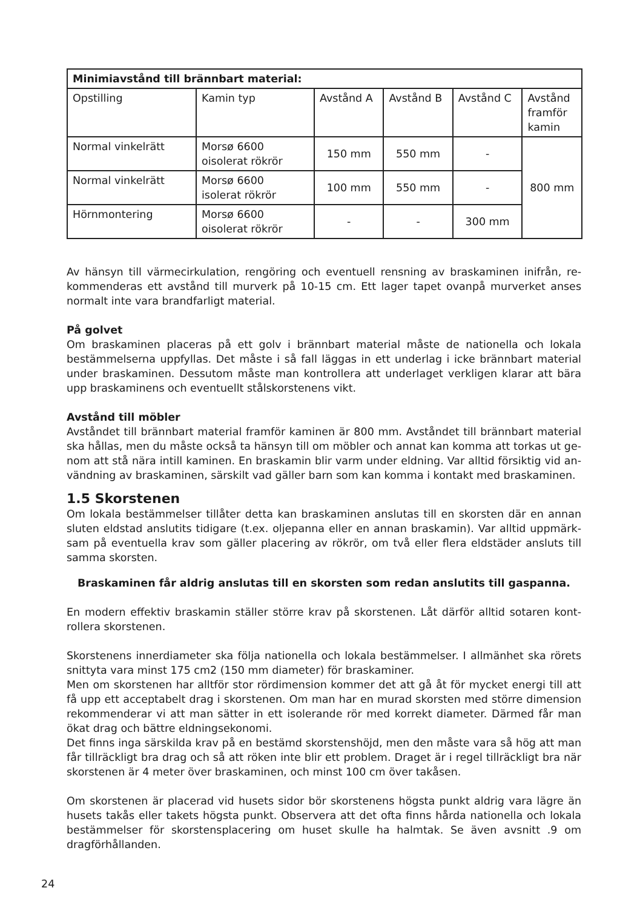| Minimiavstånd till brännbart material: | | | | | |
| --- | --- | --- | --- | --- | --- |
| Opstilling | Kamin typ | Avstånd A | Avstånd B | Avstånd C | Avstånd framför kamin |
| Normal vinkelrätt | Morsø 6600 oisolerat rökrör | 150 mm | 550 mm | - | 800 mm |
| Normal vinkelrätt | Morsø 6600 isolerat rökrör | 100 mm | 550 mm | - | |
| Hörnmontering | Morsø 6600 oisolerat rökrör | - | - | 300 mm | |
Av hänsyn till värmecirkulation, rengöring och eventuell rensning av braskaminen inifrån, re­kommenderas ett avstånd till murverk på 10-15 cm. Ett lager tapet ovanpå murverket anses normalt inte vara brandfarligt material.
På golvet
Om braskaminen placeras på ett golv i brännbart material måste de nationella och lokala bestämmelserna uppfyllas. Det måste i så fall läggas in ett underlag i icke brännbart materi­al under braskaminen. Dessutom måste man kontrollera att underlaget verkligen klarar att bära upp braskaminens och eventuellt stålskorstenens vikt.
Avstånd till möbler
Avståndet till brännbart material framför kaminen är 800 mm. Avståndet till brännbart material ska hållas, men du måste också ta hänsyn till om möbler och annat kan komma att torkas ut ge­nom att stå nära intill kaminen. En braskamin blir varm under eldning. Var alltid försiktig vid an­vändning av braskaminen, särskilt vad gäller barn som kan komma i kontakt med braskaminen.
1.5 Skorstenen
Om lokala bestämmelser tillåter detta kan braskaminen anslutas till en skorsten där en annan sluten eldstad anslutits tidigare (t.ex. oljepanna eller en annan braskamin). Var alltid uppmärk­sam på eventuella krav som gäller placering av rökrör, om två eller flera eldstäder ansluts till samma skorsten.
Braskaminen får aldrig anslutas till en skorsten som redan anslutits till gaspanna.
En modern effektiv braskamin ställer större krav på skorstenen. Låt därför alltid sotaren kont­rollera skorstenen.
Skorstenens innerdiameter ska följa nationella och lokala bestämmelser. I allmänhet ska rö­rets snittyta vara minst 175 cm2 (150 mm diameter) för braskaminer.
Men om skorstenen har alltför stor rördimension kommer det att gå åt för mycket energi till att få upp ett acceptabelt drag i skorstenen. Om man har en murad skorsten med större dimension rekommenderar vi att man sätter in ett isolerande rör med korrekt diameter. Därmed får man ökat drag och bättre eldningsekonomi.
Det finns inga särskilda krav på en bestämd skorstenshöjd, men den måste vara så hög att man får tillräckligt bra drag och så att röken inte blir ett problem. Draget är i regel tillräckligt bra när skorstenen är 4 meter över braskaminen, och minst 100 cm över takåsen.
Om skorstenen är placerad vid husets sidor bör skorstenens högsta punkt aldrig vara lägre än hu­sets takås eller takets högsta punkt. Observera att det ofta finns hårda nationella och lokala bestäm­melser för skorstensplacering om huset skulle ha halmtak. Se även avsnitt .9 om dragförhållanden.
24